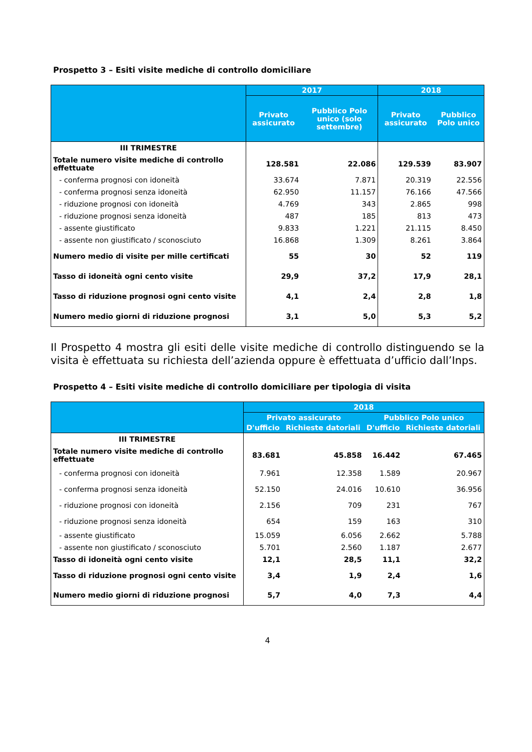Prospetto 3 – Esiti visite mediche di controllo domiciliare
| | 2017 | | 2018 | |
| --- | --- | --- | --- | --- |
| | Privato assicurato | Pubblico Polo unico (solo settembre) | Privato assicurato | Pubblico Polo unico |
| III TRIMESTRE | | | | |
| Totale numero visite mediche di controllo effettuate | 128.581 | 22.086 | 129.539 | 83.907 |
| - conferma prognosi con idoneità | 33.674 | 7.871 | 20.319 | 22.556 |
| - conferma prognosi senza idoneità | 62.950 | 11.157 | 76.166 | 47.566 |
| - riduzione prognosi con idoneità | 4.769 | 343 | 2.865 | 998 |
| - riduzione prognosi senza idoneità | 487 | 185 | 813 | 473 |
| - assente giustificato | 9.833 | 1.221 | 21.115 | 8.450 |
| - assente non giustificato / sconosciuto | 16.868 | 1.309 | 8.261 | 3.864 |
| Numero medio di visite per mille certificati | 55 | 30 | 52 | 119 |
| Tasso di idoneità ogni cento visite | 29,9 | 37,2 | 17,9 | 28,1 |
| Tasso di riduzione prognosi ogni cento visite | 4,1 | 2,4 | 2,8 | 1,8 |
| Numero medio giorni di riduzione prognosi | 3,1 | 5,0 | 5,3 | 5,2 |
Il Prospetto 4 mostra gli esiti delle visite mediche di controllo distinguendo se la visita è effettuata su richiesta dell’azienda oppure è effettuata d’ufficio dall’Inps.
Prospetto 4 – Esiti visite mediche di controllo domiciliare per tipologia di visita
| | 2018 | | | |
| --- | --- | --- | --- | --- |
| | Privato assicurato | | Pubblico Polo unico | |
| | D'ufficio | Richieste datoriali | D'ufficio | Richieste datoriali |
| III TRIMESTRE | | | | |
| Totale numero visite mediche di controllo effettuate | 83.681 | 45.858 | 16.442 | 67.465 |
| - conferma prognosi con idoneità | 7.961 | 12.358 | 1.589 | 20.967 |
| - conferma prognosi senza idoneità | 52.150 | 24.016 | 10.610 | 36.956 |
| - riduzione prognosi con idoneità | 2.156 | 709 | 231 | 767 |
| - riduzione prognosi senza idoneità | 654 | 159 | 163 | 310 |
| - assente giustificato | 15.059 | 6.056 | 2.662 | 5.788 |
| - assente non giustificato / sconosciuto | 5.701 | 2.560 | 1.187 | 2.677 |
| Tasso di idoneità ogni cento visite | 12,1 | 28,5 | 11,1 | 32,2 |
| Tasso di riduzione prognosi ogni cento visite | 3,4 | 1,9 | 2,4 | 1,6 |
| Numero medio giorni di riduzione prognosi | 5,7 | 4,0 | 7,3 | 4,4 |
4